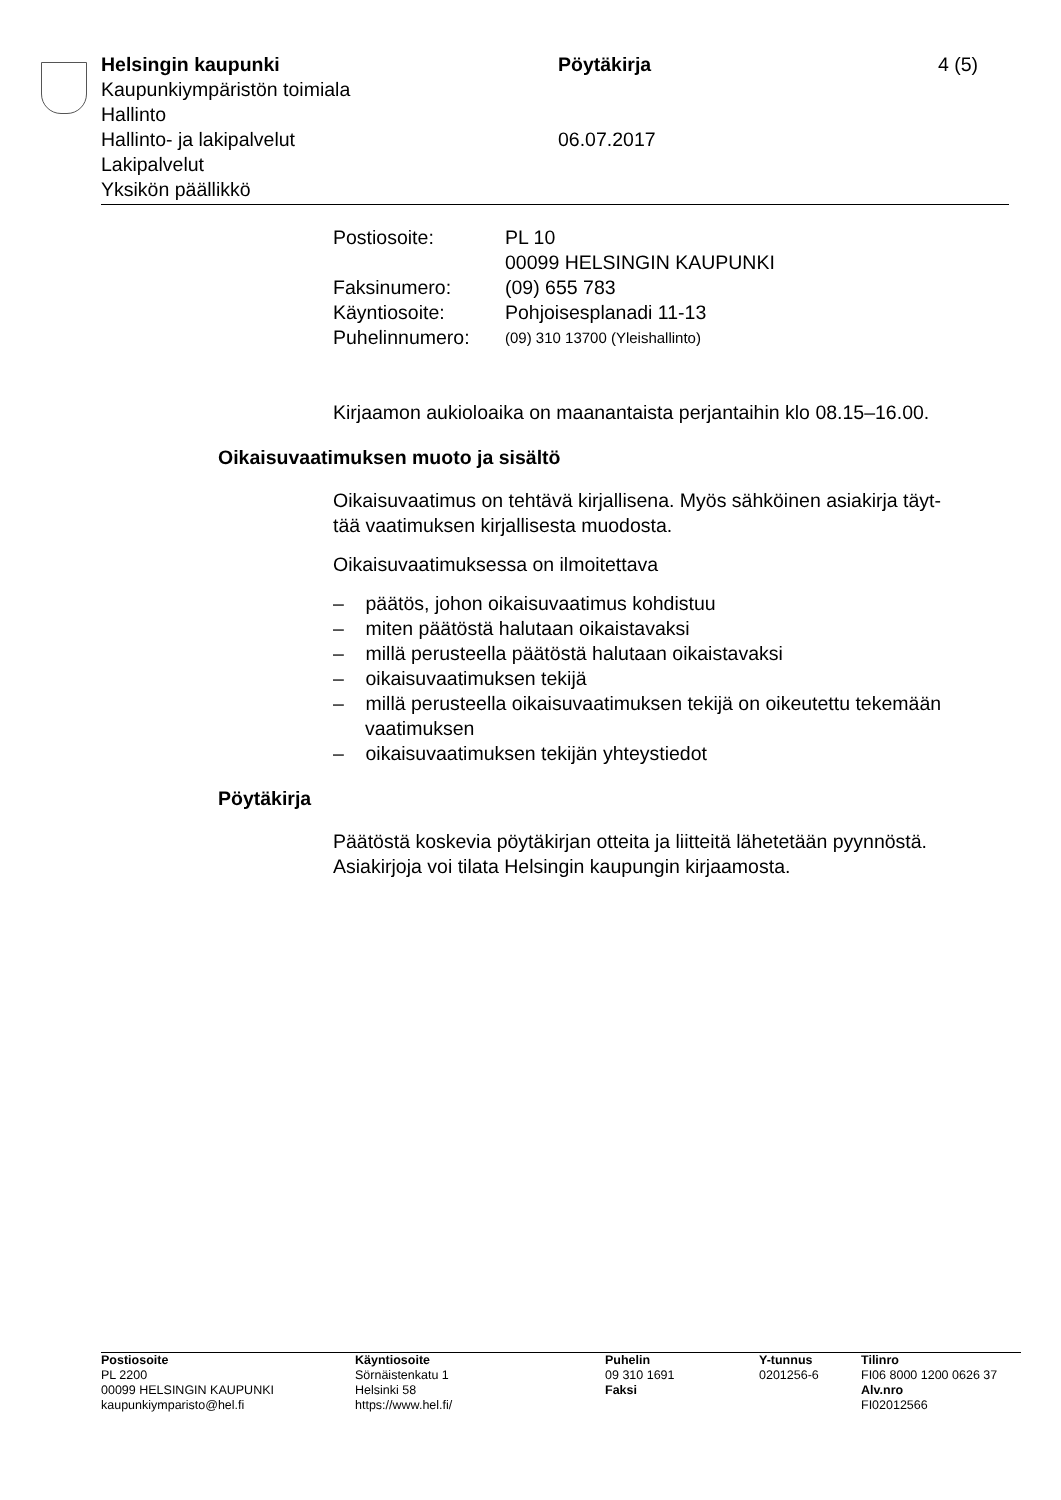| Helsingin kaupunki | Pöytäkirja | 4 (5) |
| Kaupunkiympäristön toimiala | | |
| Hallinto | | |
| Hallinto- ja lakipalvelut | 06.07.2017 | |
| Lakipalvelut | | |
| Yksikön päällikkö | | |
| Postiosoite: | PL 10 00099 HELSINGIN KAUPUNKI |
| Faksinumero: | (09) 655 783 |
| Käyntiosoite: | Pohjoisesplanadi 11-13 |
| Puhelinnumero: | (09) 310 13700 (Yleishallinto) |
Kirjaamon aukioloaika on maanantaista perjantaihin klo 08.15–16.00.
Oikaisuvaatimuksen muoto ja sisältö
Oikaisuvaatimus on tehtävä kirjallisena. Myös sähköinen asiakirja täyt-
tää vaatimuksen kirjallisesta muodosta.
Oikaisuvaatimuksessa on ilmoitettava
– päätös, johon oikaisuvaatimus kohdistuu
– miten päätöstä halutaan oikaistavaksi
– millä perusteella päätöstä halutaan oikaistavaksi
– oikaisuvaatimuksen tekijä
– millä perusteella oikaisuvaatimuksen tekijä on oikeutettu tekemään vaatimuksen
– oikaisuvaatimuksen tekijän yhteystiedot
Pöytäkirja
Päätöstä koskevia pöytäkirjan otteita ja liitteitä lähetetään pyynnöstä.
Asiakirjoja voi tilata Helsingin kaupungin kirjaamosta.
| Postiosoite PL 2200 00099 HELSINGIN KAUPUNKI kaupunkiymparisto@hel.fi | Käyntiosoite Sörnäistenkatu 1 Helsinki 58 https://www.hel.fi/ | Puhelin 09 310 1691 Faksi | Y-tunnus 0201256-6 | Tilinro FI06 8000 1200 0626 37 Alv.nro FI02012566 |